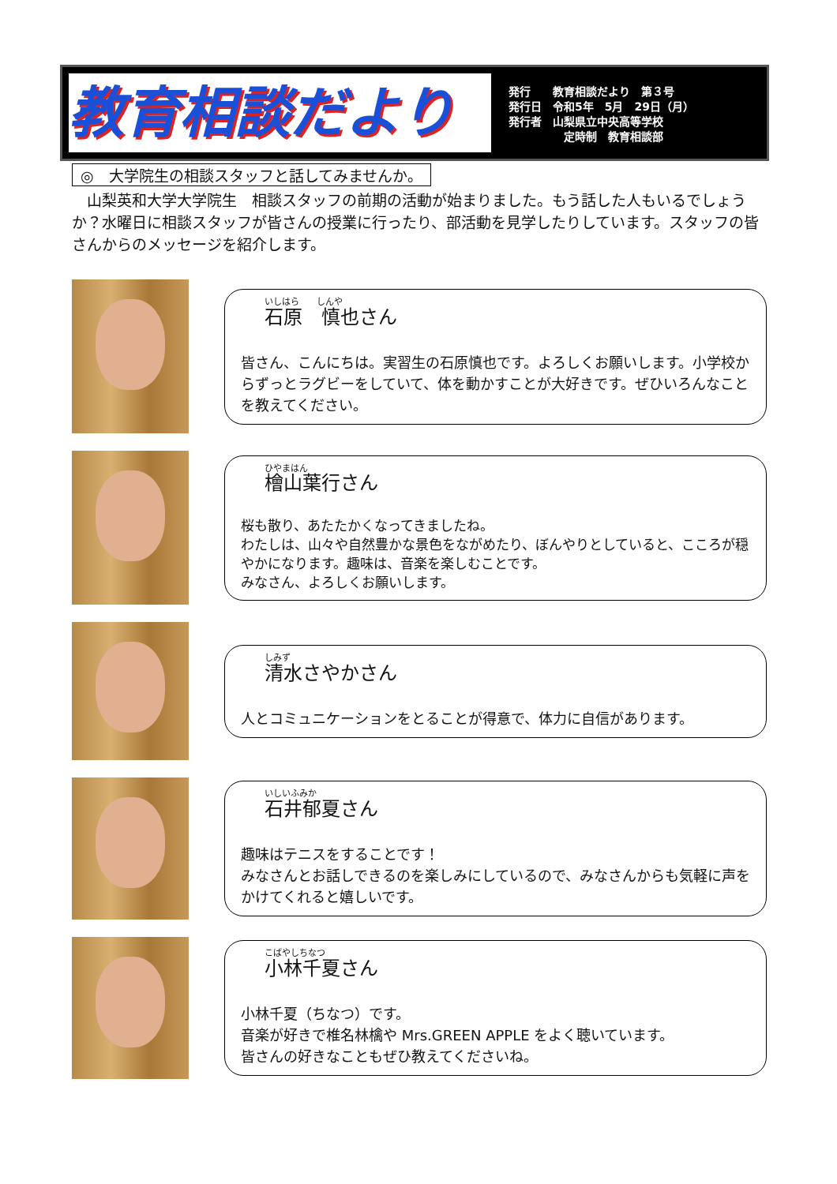教育相談だより
発行　　教育相談だより　第３号
発行日　令和5年　5月　29日（月）
発行者　山梨県立中央高等学校
　　　　　定時制　教育相談部
◎　大学院生の相談スタッフと話してみませんか。
　山梨英和大学大学院生　相談スタッフの前期の活動が始まりました。もう話した人もいるでしょうか？水曜日に相談スタッフが皆さんの授業に行ったり、部活動を見学したりしています。スタッフの皆さんからのメッセージを紹介します。
いしはら　　しんや
石原　慎也さん
皆さん、こんにちは。実習生の石原慎也です。よろしくお願いします。小学校からずっとラグビーをしていて、体を動かすことが大好きです。ぜひいろんなことを教えてください。
ひやまはん
檜山葉行さん
桜も散り、あたたかくなってきましたね。
わたしは、山々や自然豊かな景色をながめたり、ぼんやりとしていると、こころが穏やかになります。趣味は、音楽を楽しむことです。
みなさん、よろしくお願いします。
しみず
清水さやかさん
人とコミュニケーションをとることが得意で、体力に自信があります。
いしいふみか
石井郁夏さん
趣味はテニスをすることです！
みなさんとお話しできるのを楽しみにしているので、みなさんからも気軽に声をかけてくれると嬉しいです。
こばやしちなつ
小林千夏さん
小林千夏（ちなつ）です。
音楽が好きで椎名林檎や Mrs.GREEN APPLE をよく聴いています。
皆さんの好きなこともぜひ教えてくださいね。